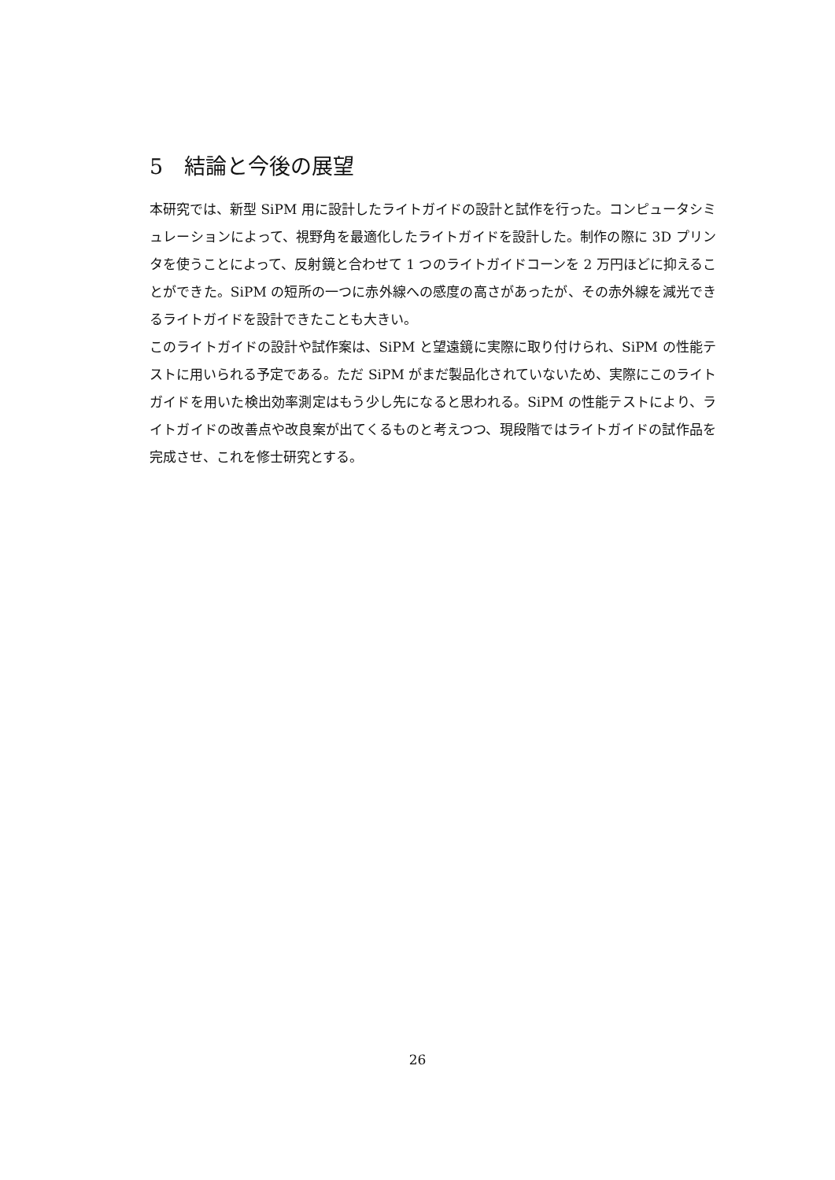5　結論と今後の展望
本研究では、新型 SiPM 用に設計したライトガイドの設計と試作を行った。コンピュータシミュレーションによって、視野角を最適化したライトガイドを設計した。制作の際に 3D プリンタを使うことによって、反射鏡と合わせて 1 つのライトガイドコーンを 2 万円ほどに抑えることができた。SiPM の短所の一つに赤外線への感度の高さがあったが、その赤外線を減光できるライトガイドを設計できたことも大きい。
このライトガイドの設計や試作案は、SiPM と望遠鏡に実際に取り付けられ、SiPM の性能テストに用いられる予定である。ただ SiPM がまだ製品化されていないため、実際にこのライトガイドを用いた検出効率測定はもう少し先になると思われる。SiPM の性能テストにより、ライトガイドの改善点や改良案が出てくるものと考えつつ、現段階ではライトガイドの試作品を完成させ、これを修士研究とする。
26